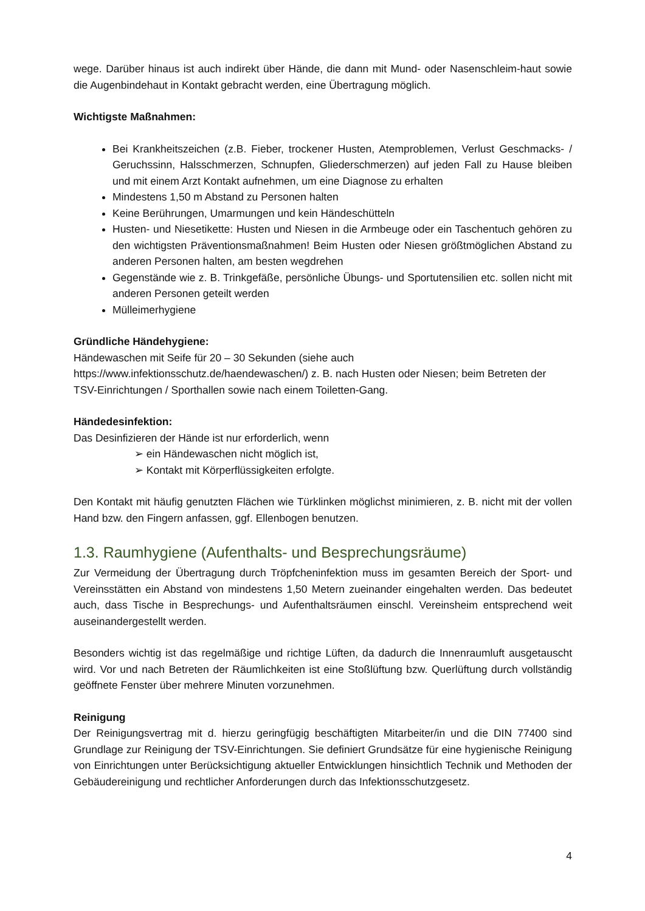wege. Darüber hinaus ist auch indirekt über Hände, die dann mit Mund- oder Nasenschleim-haut sowie die Augenbindehaut in Kontakt gebracht werden, eine Übertragung möglich.
Wichtigste Maßnahmen:
Bei Krankheitszeichen (z.B. Fieber, trockener Husten, Atemproblemen, Verlust Geschmacks- / Geruchssinn, Halsschmerzen, Schnupfen, Gliederschmerzen) auf jeden Fall zu Hause bleiben und mit einem Arzt Kontakt aufnehmen, um eine Diagnose zu erhalten
Mindestens 1,50 m Abstand zu Personen halten
Keine Berührungen, Umarmungen und kein Händeschütteln
Husten- und Niesetikette: Husten und Niesen in die Armbeuge oder ein Taschentuch gehören zu den wichtigsten Präventionsmaßnahmen! Beim Husten oder Niesen größtmöglichen Abstand zu anderen Personen halten, am besten wegdrehen
Gegenstände wie z. B. Trinkgefäße, persönliche Übungs- und Sportutensilien etc. sollen nicht mit anderen Personen geteilt werden
Mülleimerhygiene
Gründliche Händehygiene:
Händewaschen mit Seife für 20 – 30 Sekunden (siehe auch https://www.infektionsschutz.de/haendewaschen/) z. B. nach Husten oder Niesen; beim Betreten der TSV-Einrichtungen / Sporthallen sowie nach einem Toiletten-Gang.
Händedesinfektion:
Das Desinfizieren der Hände ist nur erforderlich, wenn
➢ ein Händewaschen nicht möglich ist,
➢ Kontakt mit Körperflüssigkeiten erfolgte.
Den Kontakt mit häufig genutzten Flächen wie Türklinken möglichst minimieren, z. B. nicht mit der vollen Hand bzw. den Fingern anfassen, ggf. Ellenbogen benutzen.
1.3. Raumhygiene (Aufenthalts- und Besprechungsräume)
Zur Vermeidung der Übertragung durch Tröpfcheninfektion muss im gesamten Bereich der Sport- und Vereinsstätten ein Abstand von mindestens 1,50 Metern zueinander eingehalten werden. Das bedeutet auch, dass Tische in Besprechungs- und Aufenthaltsräumen einschl. Vereinsheim entsprechend weit auseinandergestellt werden.
Besonders wichtig ist das regelmäßige und richtige Lüften, da dadurch die Innenraumluft ausgetauscht wird. Vor und nach Betreten der Räumlichkeiten ist eine Stoßlüftung bzw. Querlüftung durch vollständig geöffnete Fenster über mehrere Minuten vorzunehmen.
Reinigung
Der Reinigungsvertrag mit d. hierzu geringfügig beschäftigten Mitarbeiter/in und die DIN 77400 sind Grundlage zur Reinigung der TSV-Einrichtungen. Sie definiert Grundsätze für eine hygienische Reinigung von Einrichtungen unter Berücksichtigung aktueller Entwicklungen hinsichtlich Technik und Methoden der Gebäudereinigung und rechtlicher Anforderungen durch das Infektionsschutzgesetz.
4